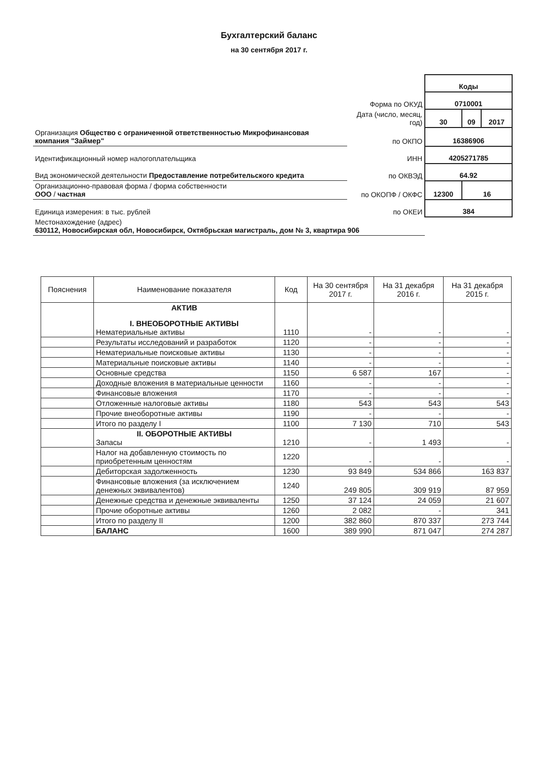Бухгалтерский баланс
на 30 сентября 2017 г.
| | | Коды | | |
| | Форма по ОКУД | 0710001 | | |
| | Дата (число, месяц, год) | 30 | 09 | 2017 |
| Организация Общество с ограниченной ответственностью Микрофинансовая компания "Займер" | по ОКПО | 16386906 | | |
| Идентификационный номер налогоплательщика | ИНН | 4205271785 | | |
| Вид экономической деятельности Предоставление потребительского кредита | по ОКВЭД | 64.92 | | |
| Организационно-правовая форма / форма собственности ООО / частная | по ОКОПФ / ОКФС | 12300 | 16 | |
| Единица измерения: в тыс. рублей | по ОКЕИ | 384 | | |
| Местонахождение (адрес) 630112, Новосибирская обл, Новосибирск, Октябрьская магистраль, дом № 3, квартира 906 | | | | |
| Пояснения | Наименование показателя | Код | На 30 сентября 2017 г. | На 31 декабря 2016 г. | На 31 декабря 2015 г. |
| --- | --- | --- | --- | --- | --- |
| | АКТИВ I. ВНЕОБОРОТНЫЕ АКТИВЫ Нематериальные активы | 1110 | - | - | - |
| | Результаты исследований и разработок | 1120 | - | - | - |
| | Нематериальные поисковые активы | 1130 | - | - | - |
| | Материальные поисковые активы | 1140 | - | - | - |
| | Основные средства | 1150 | 6 587 | 167 | - |
| | Доходные вложения в материальные ценности | 1160 | - | - | - |
| | Финансовые вложения | 1170 | - | - | - |
| | Отложенные налоговые активы | 1180 | 543 | 543 | 543 |
| | Прочие внеоборотные активы | 1190 | - | - | - |
| | Итого по разделу I | 1100 | 7 130 | 710 | 543 |
| | II. ОБОРОТНЫЕ АКТИВЫ Запасы | 1210 | - | 1 493 | - |
| | Налог на добавленную стоимость по приобретенным ценностям | 1220 | - | - | - |
| | Дебиторская задолженность | 1230 | 93 849 | 534 866 | 163 837 |
| | Финансовые вложения (за исключением денежных эквивалентов) | 1240 | 249 805 | 309 919 | 87 959 |
| | Денежные средства и денежные эквиваленты | 1250 | 37 124 | 24 059 | 21 607 |
| | Прочие оборотные активы | 1260 | 2 082 | - | 341 |
| | Итого по разделу II | 1200 | 382 860 | 870 337 | 273 744 |
| | БАЛАНС | 1600 | 389 990 | 871 047 | 274 287 |